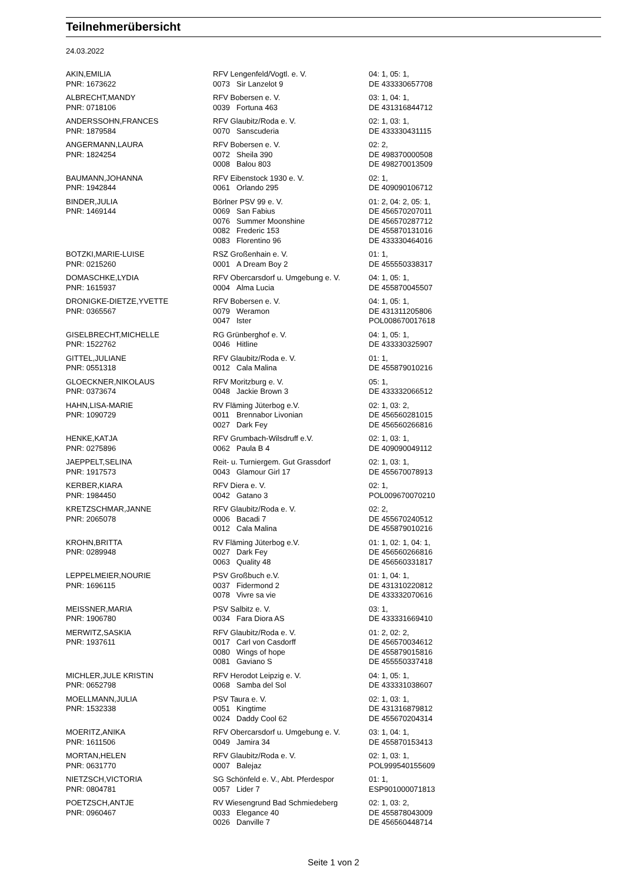Teilnehmerübersicht
24.03.2022
| AKIN,EMILIA | RFV Lengenfeld/Vogtl. e. V. | | 04: 1, 05: 1, |
| PNR: 1673622 | 0073 | Sir Lanzelot 9 | DE 433330657708 |
| ALBRECHT,MANDY | RFV Bobersen e. V. | | 03: 1, 04: 1, |
| PNR: 0718106 | 0039 | Fortuna 463 | DE 431316844712 |
| ANDERSSOHN,FRANCES | RFV Glaubitz/Roda e. V. | | 02: 1, 03: 1, |
| PNR: 1879584 | 0070 | Sanscuderia | DE 433330431115 |
| ANGERMANN,LAURA | RFV Bobersen e. V. | | 02: 2, |
| PNR: 1824254 | 0072 | Sheila 390 | DE 498370000508 |
| | 0008 | Balou 803 | DE 498270013509 |
| BAUMANN,JOHANNA | RFV Eibenstock 1930 e. V. | | 02: 1, |
| PNR: 1942844 | 0061 | Orlando 295 | DE 409090106712 |
| BINDER,JULIA | Börlner PSV 99 e. V. | | 01: 2, 04: 2, 05: 1, |
| PNR: 1469144 | 0069 | San Fabius | DE 456570207011 |
| | 0076 | Summer Moonshine | DE 456570287712 |
| | 0082 | Frederic 153 | DE 455870131016 |
| | 0083 | Florentino 96 | DE 433330464016 |
| BOTZKI,MARIE-LUISE | RSZ Großenhain e. V. | | 01: 1, |
| PNR: 0215260 | 0001 | A Dream Boy 2 | DE 455550338317 |
| DOMASCHKE,LYDIA | RFV Obercarsdorf u. Umgebung e. V. | | 04: 1, 05: 1, |
| PNR: 1615937 | 0004 | Alma Lucia | DE 455870045507 |
| DRONIGKE-DIETZE,YVETTE | RFV Bobersen e. V. | | 04: 1, 05: 1, |
| PNR: 0365567 | 0079 | Weramon | DE 431311205806 |
| | 0047 | Ister | POL008670017618 |
| GISELBRECHT,MICHELLE | RG Grünberghof e. V. | | 04: 1, 05: 1, |
| PNR: 1522762 | 0046 | Hitline | DE 433330325907 |
| GITTEL,JULIANE | RFV Glaubitz/Roda e. V. | | 01: 1, |
| PNR: 0551318 | 0012 | Cala Malina | DE 455879010216 |
| GLOECKNER,NIKOLAUS | RFV Moritzburg e. V. | | 05: 1, |
| PNR: 0373674 | 0048 | Jackie Brown 3 | DE 433332066512 |
| HAHN,LISA-MARIE | RV Fläming Jüterbog e.V. | | 02: 1, 03: 2, |
| PNR: 1090729 | 0011 | Brennabor Livonian | DE 456560281015 |
| | 0027 | Dark Fey | DE 456560266816 |
| HENKE,KATJA | RFV Grumbach-Wilsdruff e.V. | | 02: 1, 03: 1, |
| PNR: 0275896 | 0062 | Paula B 4 | DE 409090049112 |
| JAEPPELT,SELINA | Reit- u. Turniergem. Gut Grassdorf | | 02: 1, 03: 1, |
| PNR: 1917573 | 0043 | Glamour Girl 17 | DE 455670078913 |
| KERBER,KIARA | RFV Diera e. V. | | 02: 1, |
| PNR: 1984450 | 0042 | Gatano 3 | POL009670070210 |
| KRETZSCHMAR,JANNE | RFV Glaubitz/Roda e. V. | | 02: 2, |
| PNR: 2065078 | 0006 | Bacadi 7 | DE 455670240512 |
| | 0012 | Cala Malina | DE 455879010216 |
| KROHN,BRITTA | RV Fläming Jüterbog e.V. | | 01: 1, 02: 1, 04: 1, |
| PNR: 0289948 | 0027 | Dark Fey | DE 456560266816 |
| | 0063 | Quality 48 | DE 456560331817 |
| LEPPELMEIER,NOURIE | PSV Großbuch e.V. | | 01: 1, 04: 1, |
| PNR: 1696115 | 0037 | Fidermond 2 | DE 431310220812 |
| | 0078 | Vivre sa vie | DE 433332070616 |
| MEISSNER,MARIA | PSV Salbitz e. V. | | 03: 1, |
| PNR: 1906780 | 0034 | Fara Diora AS | DE 433331669410 |
| MERWITZ,SASKIA | RFV Glaubitz/Roda e. V. | | 01: 2, 02: 2, |
| PNR: 1937611 | 0017 | Carl von Casdorff | DE 456570034612 |
| | 0080 | Wings of hope | DE 455879015816 |
| | 0081 | Gaviano S | DE 455550337418 |
| MICHLER,JULE KRISTIN | RFV Herodot Leipzig e. V. | | 04: 1, 05: 1, |
| PNR: 0652798 | 0068 | Samba del Sol | DE 433331038607 |
| MOELLMANN,JULIA | PSV Taura e. V. | | 02: 1, 03: 1, |
| PNR: 1532338 | 0051 | Kingtime | DE 431316879812 |
| | 0024 | Daddy Cool 62 | DE 455670204314 |
| MOERITZ,ANIKA | RFV Obercarsdorf u. Umgebung e. V. | | 03: 1, 04: 1, |
| PNR: 1611506 | 0049 | Jamira 34 | DE 455870153413 |
| MORTAN,HELEN | RFV Glaubitz/Roda e. V. | | 02: 1, 03: 1, |
| PNR: 0631770 | 0007 | Balejaz | POL999540155609 |
| NIETZSCH,VICTORIA | SG Schönfeld e. V., Abt. Pferdespor | | 01: 1, |
| PNR: 0804781 | 0057 | Lider 7 | ESP901000071813 |
| POETZSCH,ANTJE | RV Wiesengrund Bad Schmiedeberg | | 02: 1, 03: 2, |
| PNR: 0960467 | 0033 | Elegance 40 | DE 455878043009 |
| | 0026 | Danville 7 | DE 456560448714 |
Seite 1 von 2